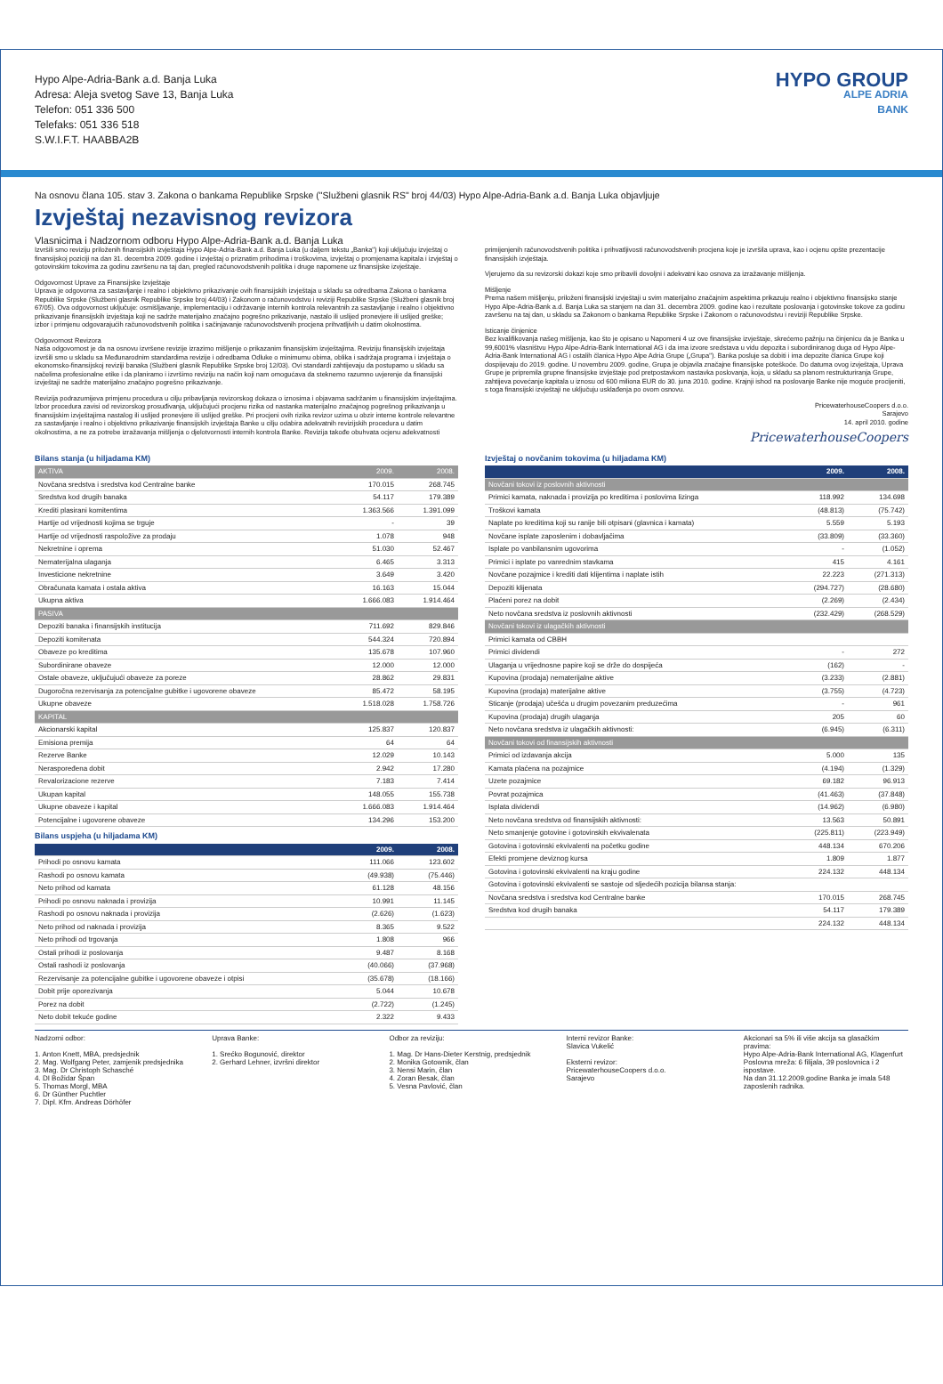Hypo Alpe-Adria-Bank a.d. Banja Luka
Adresa: Aleja svetog Save 13, Banja Luka
Telefon: 051 336 500
Telefaks: 051 336 518
S.W.I.F.T. HAABBA2B
HYPO GROUP
ALPE ADRIA
BANK
Na osnovu člana 105. stav 3. Zakona o bankama Republike Srpske ("Službeni glasnik RS" broj 44/03) Hypo Alpe-Adria-Bank a.d. Banja Luka objavljuje
Izvještaj nezavisnog revizora
Vlasnicima i Nadzornom odboru Hypo Alpe-Adria-Bank a.d. Banja Luka
Izvršili smo reviziju priloženih finansijskih izvještaja Hypo Alpe-Adria-Bank a.d. Banja Luka (u daljem tekstu „Banka") koji uključuju izvještaj o finansijskoj poziciji na dan 31. decembra 2009. godine i izvještaj o priznatim prihodima i troškovima, izvještaj o promjenama kapitala i izvještaj o gotovinskim tokovima za godinu završenu na taj dan, pregled računovodstvenih politika i druge napomene uz finansijske izvještaje.
Odgovornost Uprave za Finansijske Izvještaje
Uprava je odgovorna za sastavljanje i realno i objektivno prikazivanje ovih finansijskih izvještaja u skladu sa odredbama Zakona o bankama Republike Srpske (Službeni glasnik Republike Srpske broj 44/03) i Zakonom o računovodstvu i reviziji Republike Srpske (Službeni glasnik broj 67/05). Ova odgovornost uključuje: osmišljavanje, implementaciju i održavanje internih kontrola relevantnih za sastavljanje i realno i objektivno prikazivanje finansijskih izvještaja koji ne sadrže materijalno značajno pogrešno prikazivanje, nastalo ili uslijed pronevjere ili uslijed greške; izbor i primjenu odgovarajućih računovodstvenih politika i sačinjavanje računovodstvenih procjena prihvatljivih u datim okolnostima.
Odgovornost Revizora
Naša odgovornost je da na osnovu izvršene revizije izrazimo mišljenje o prikazanim finansijskim izvještajima. Reviziju finansijskih izvještaja izvršili smo u skladu sa Međunarodnim standardima revizije i odredbama Odluke o minimumu obima, oblika i sadržaja programa i izvještaja o ekonomsko-finansijskoj reviziji banaka (Službeni glasnik Republike Srpske broj 12/03). Ovi standardi zahtijevaju da postupamo u skladu sa načelima profesionalne etike i da planiramo i izvršimo reviziju na način koji nam omogućava da steknemo razumno uvjerenje da finansijski izvještaji ne sadrže materijalno značajno pogrešno prikazivanje.
Revizija podrazumijeva primjenu procedura u cilju pribavljanja revizorskog dokaza o iznosima i objavama sadržanim u finansijskim izvještajima. Izbor procedura zavisi od revizorskog prosuđivanja, uključujući procjenu rizika od nastanka materijalno značajnog pogrešnog prikazivanja u finansijskim izvještajima nastalog ili uslijed pronevjere ili uslijed greške. Pri procjeni ovih rizika revizor uzima u obzir interne kontrole relevantne za sastavljanje i realno i objektivno prikazivanje finansijskih izvještaja Banke u cilju odabira adekvatnih revizijskih procedura u datim okolnostima, a ne za potrebe izražavanja mišljenja o djelotvornosti internih kontrola Banke. Revizija takođe obuhvata ocjenu adekvatnosti
primijenjenih računovodstvenih politika i prihvatljivosti računovodstvenih procjena koje je izvršila uprava, kao i ocjenu opšte prezentacije finansijskih izvještaja.
Vjerujemo da su revizorski dokazi koje smo pribavili dovoljni i adekvatni kao osnova za izražavanje mišljenja.
Mišljenje
Prema našem mišljenju, priloženi finansijski izvještaji u svim materijalno značajnim aspektima prikazuju realno i objektivno finansijsko stanje Hypo Alpe-Adria-Bank a.d. Banja Luka sa stanjem na dan 31. decembra 2009. godine kao i rezultate poslovanja i gotovinske tokove za godinu završenu na taj dan, u skladu sa Zakonom o bankama Republike Srpske i Zakonom o računovodstvu i reviziji Republike Srpske.
Isticanje činjenice
Bez kvalifikovanja našeg mišljenja, kao što je opisano u Napomeni 4 uz ove finansijske izvještaje, skrećemo pažnju na činjenicu da je Banka u 99,6001% vlasništvu Hypo Alpe-Adria-Bank International AG i da ima izvore sredstava u vidu depozita i subordiniranog duga od Hypo Alpe-Adria-Bank International AG i ostalih članica Hypo Alpe Adria Grupe („Grupa"). Banka posluje sa dobiti i ima depozite članica Grupe koji dospijevaju do 2019. godine. U novembru 2009. godine, Grupa je objavila značajne finansijske poteškoće. Do datuma ovog izvještaja, Uprava Grupe je pripremila grupne finansijske izvještaje pod pretpostavkom nastavka poslovanja, koja, u skladu sa planom restrukturiranja Grupe, zahtijeva povećanje kapitala u iznosu od 600 miliona EUR do 30. juna 2010. godine. Krajnji ishod na poslovanje Banke nije moguće procijeniti, s toga finansijski izvještaji ne uključuju usklađenja po ovom osnovu.
PricewaterhouseCoopers d.o.o.
Sarajevo
14. april 2010. godine
PricewaterhouseCoopers
Bilans stanja (u hiljadama KM)
| AKTIVA | 2009. | 2008. |
| Novčana sredstva i sredstva kod Centralne banke | 170.015 | 268.745 |
| Sredstva kod drugih banaka | 54.117 | 179.389 |
| Krediti plasirani komitentima | 1.363.566 | 1.391.099 |
| Hartije od vrijednosti kojima se trguje | - | 39 |
| Hartije od vrijednosti raspoložive za prodaju | 1.078 | 948 |
| Nekretnine i oprema | 51.030 | 52.467 |
| Nematerijalna ulaganja | 6.465 | 3.313 |
| Investicione nekretnine | 3.649 | 3.420 |
| Obračunata kamata i ostala aktiva | 16.163 | 15.044 |
| Ukupna aktiva | 1.666.083 | 1.914.464 |
| PASIVA | | |
| Depoziti banaka i finansijskih institucija | 711.692 | 829.846 |
| Depoziti komitenata | 544.324 | 720.894 |
| Obaveze po kreditima | 135.678 | 107.960 |
| Subordinirane obaveze | 12.000 | 12.000 |
| Ostale obaveze, uključujući obaveze za poreze | 28.862 | 29.831 |
| Dugoročna rezervisanja za potencijalne gubitke i ugovorene obaveze | 85.472 | 58.195 |
| Ukupne obaveze | 1.518.028 | 1.758.726 |
| KAPITAL | | |
| Akcionarski kapital | 125.837 | 120.837 |
| Emisiona premija | 64 | 64 |
| Rezerve Banke | 12.029 | 10.143 |
| Neraspoređena dobit | 2.942 | 17.280 |
| Revalorizacione rezerve | 7.183 | 7.414 |
| Ukupan kapital | 148.055 | 155.738 |
| Ukupne obaveze i kapital | 1.666.083 | 1.914.464 |
| Potencijalne i ugovorene obaveze | 134.296 | 153.200 |
Bilans uspjeha (u hiljadama KM)
| | 2009. | 2008. |
| --- | --- | --- |
| Prihodi po osnovu kamata | 111.066 | 123.602 |
| Rashodi po osnovu kamata | (49.938) | (75.446) |
| Neto prihod od kamata | 61.128 | 48.156 |
| Prihodi po osnovu naknada i provizija | 10.991 | 11.145 |
| Rashodi po osnovu naknada i provizija | (2.626) | (1.623) |
| Neto prihod od naknada i provizija | 8.365 | 9.522 |
| Neto prihodi od trgovanja | 1.808 | 966 |
| Ostali prihodi iz poslovanja | 9.487 | 8.168 |
| Ostali rashodi iz poslovanja | (40.066) | (37.968) |
| Rezervisanje za potencijalne gubitke i ugovorene obaveze i otpisi | (35.678) | (18.166) |
| Dobit prije oporezivanja | 5.044 | 10.678 |
| Porez na dobit | (2.722) | (1.245) |
| Neto dobit tekuće godine | 2.322 | 9.433 |
Izvještaj o novčanim tokovima (u hiljadama KM)
| | 2009. | 2008. |
| --- | --- | --- |
| Novčani tokovi iz poslovnih aktivnosti | | |
| Primici kamata, naknada i provizija po kreditima i poslovima lizinga | 118.992 | 134.698 |
| Troškovi kamata | (48.813) | (75.742) |
| Naplate po kreditima koji su ranije bili otpisani (glavnica i kamata) | 5.559 | 5.193 |
| Novčane isplate zaposlenim i dobavljačima | (33.809) | (33.360) |
| Isplate po vanbilansnim ugovorima | - | (1.052) |
| Primici i isplate po vanrednim stavkama | 415 | 4.161 |
| Novčane pozajmice i krediti dati klijentima i naplate istih | 22.223 | (271.313) |
| Depoziti klijenata | (294.727) | (28.680) |
| Plaćeni porez na dobit | (2.269) | (2.434) |
| Neto novčana sredstva iz poslovnih aktivnosti | (232.429) | (268.529) |
| Novčani tokovi iz ulagačkih aktivnosti | | |
| Primici kamata od CBBH | | |
| Primici dividendi | - | 272 |
| Ulaganja u vrijednosne papire koji se drže do dospijeća | (162) | - |
| Kupovina (prodaja) nematerijalne aktive | (3.233) | (2.881) |
| Kupovina (prodaja) materijalne aktive | (3.755) | (4.723) |
| Sticanje (prodaja) učešća u drugim povezanim preduzećima | - | 961 |
| Kupovina (prodaja) drugih ulaganja | 205 | 60 |
| Neto novčana sredstva iz ulagačkih aktivnosti: | (6.945) | (6.311) |
| Novčani tokovi od finansijskih aktivnosti | | |
| Primici od izdavanja akcija | 5.000 | 135 |
| Kamata plaćena na pozajmice | (4.194) | (1.329) |
| Uzete pozajmice | 69.182 | 96.913 |
| Povrat pozajmica | (41.463) | (37.848) |
| Isplata dividendi | (14.962) | (6.980) |
| Neto novčana sredstva od finansijskih aktivnosti: | 13.563 | 50.891 |
| Neto smanjenje gotovine i gotovinskih ekvivalenata | (225.811) | (223.949) |
| Gotovina i gotovinski ekvivalenti na početku godine | 448.134 | 670.206 |
| Efekti promjene deviznog kursa | 1.809 | 1.877 |
| Gotovina i gotovinski ekvivalenti na kraju godine | 224.132 | 448.134 |
| Gotovina i gotovinski ekvivalenti se sastoje od sljedećih pozicija bilansa stanja: | | |
| Novčana sredstva i sredstva kod Centralne banke | 170.015 | 268.745 |
| Sredstva kod drugih banaka | 54.117 | 179.389 |
| | 224.132 | 448.134 |
Nadzorni odbor:
1. Anton Knett, MBA, predsjednik
2. Mag. Wolfgang Peter, zamjenik predsjednika
3. Mag. Dr Christoph Schasché
4. DI Božidar Špan
5. Thomas Morgl, MBA
6. Dr Günther Puchtler
7. Dipl. Kfm. Andreas Dörhöfer
Uprava Banke:
1. Srećko Bogunović, direktor
2. Gerhard Lehner, izvršni direktor
Odbor za reviziju:
1. Mag. Dr Hans-Dieter Kerstnig, predsjednik
2. Monika Gotownik, član
3. Nensi Marin, član
4. Zoran Besak, član
5. Vesna Pavlović, član
Interni revizor Banke:
Slavica Vukelić
Eksterni revizor:
PricewaterhouseCoopers d.o.o.
Sarajevo
Akcionari sa 5% ili više akcija sa glasačkim pravima:
Hypo Alpe-Adria-Bank International AG, Klagenfurt
Poslovna mreža: 6 filijala, 39 poslovnica i 2 ispostave.
Na dan 31.12.2009.godine Banka je imala 548 zaposlenih radnika.